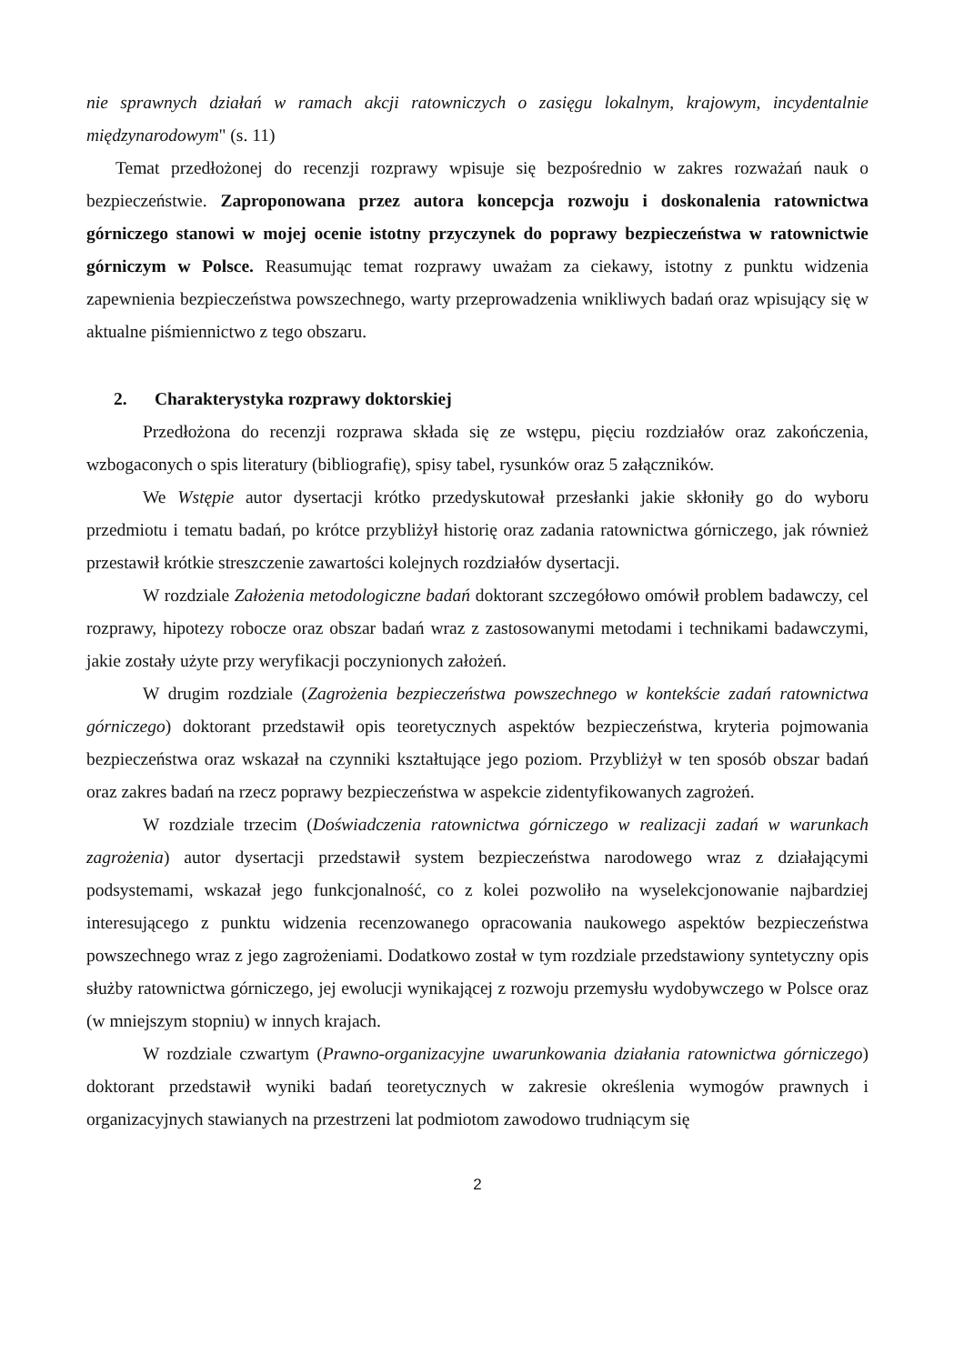nie sprawnych działań w ramach akcji ratowniczych o zasięgu lokalnym, krajowym, incydentalnie międzynarodowym" (s. 11)
Temat przedłożonej do recenzji rozprawy wpisuje się bezpośrednio w zakres rozważań nauk o bezpieczeństwie. Zaproponowana przez autora koncepcja rozwoju i doskonalenia ratownictwa górniczego stanowi w mojej ocenie istotny przyczynek do poprawy bezpieczeństwa w ratownictwie górniczym w Polsce. Reasumując temat rozprawy uważam za ciekawy, istotny z punktu widzenia zapewnienia bezpieczeństwa powszechnego, warty przeprowadzenia wnikliwych badań oraz wpisujący się w aktualne piśmiennictwo z tego obszaru.
2. Charakterystyka rozprawy doktorskiej
Przedłożona do recenzji rozprawa składa się ze wstępu, pięciu rozdziałów oraz zakończenia, wzbogaconych o spis literatury (bibliografię), spisy tabel, rysunków oraz 5 załączników.
We Wstępie autor dysertacji krótko przedyskutował przesłanki jakie skłoniły go do wyboru przedmiotu i tematu badań, po krótce przybliżył historię oraz zadania ratownictwa górniczego, jak również przestawił krótkie streszczenie zawartości kolejnych rozdziałów dysertacji.
W rozdziale Założenia metodologiczne badań doktorant szczegółowo omówił problem badawczy, cel rozprawy, hipotezy robocze oraz obszar badań wraz z zastosowanymi metodami i technikami badawczymi, jakie zostały użyte przy weryfikacji poczynionych założeń.
W drugim rozdziale (Zagrożenia bezpieczeństwa powszechnego w kontekście zadań ratownictwa górniczego) doktorant przedstawił opis teoretycznych aspektów bezpieczeństwa, kryteria pojmowania bezpieczeństwa oraz wskazał na czynniki kształtujące jego poziom. Przybliżył w ten sposób obszar badań oraz zakres badań na rzecz poprawy bezpieczeństwa w aspekcie zidentyfikowanych zagrożeń.
W rozdziale trzecim (Doświadczenia ratownictwa górniczego w realizacji zadań w warunkach zagrożenia) autor dysertacji przedstawił system bezpieczeństwa narodowego wraz z działającymi podsystemami, wskazał jego funkcjonalność, co z kolei pozwoliło na wyselekcjonowanie najbardziej interesującego z punktu widzenia recenzowanego opracowania naukowego aspektów bezpieczeństwa powszechnego wraz z jego zagrożeniami. Dodatkowo został w tym rozdziale przedstawiony syntetyczny opis służby ratownictwa górniczego, jej ewolucji wynikającej z rozwoju przemysłu wydobywczego w Polsce oraz (w mniejszym stopniu) w innych krajach.
W rozdziale czwartym (Prawno-organizacyjne uwarunkowania działania ratownictwa górniczego) doktorant przedstawił wyniki badań teoretycznych w zakresie określenia wymogów prawnych i organizacyjnych stawianych na przestrzeni lat podmiotom zawodowo trudniącym się
2